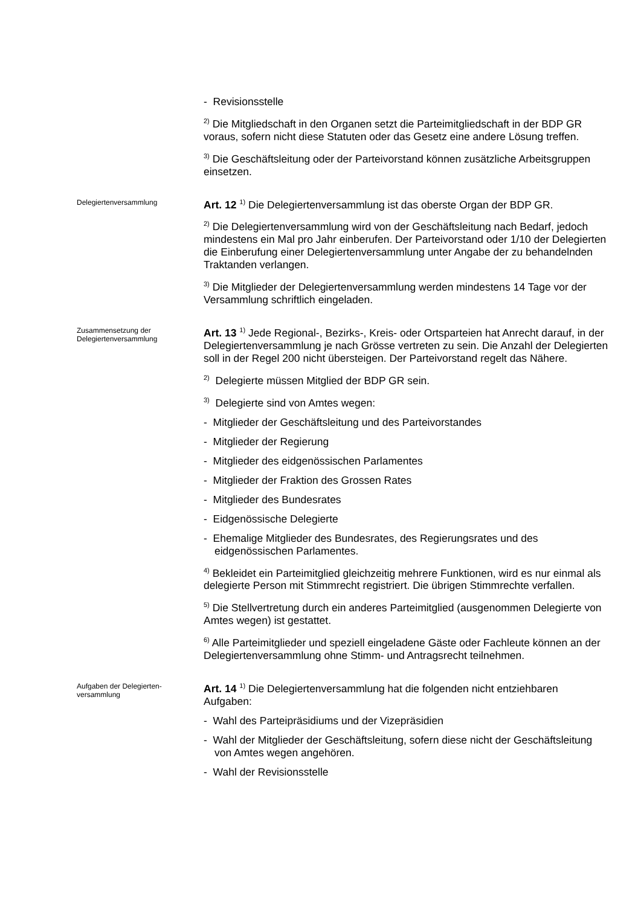- Revisionsstelle
<sup>2)</sup> Die Mitgliedschaft in den Organen setzt die Parteimitgliedschaft in der BDP GR voraus, sofern nicht diese Statuten oder das Gesetz eine andere Lösung treffen.
<sup>3)</sup> Die Geschäftsleitung oder der Parteivorstand können zusätzliche Arbeitsgruppen einsetzen.
Delegiertenversammlung
Art. 12 <sup>1)</sup> Die Delegiertenversammlung ist das oberste Organ der BDP GR.
<sup>2)</sup> Die Delegiertenversammlung wird von der Geschäftsleitung nach Bedarf, jedoch mindestens ein Mal pro Jahr einberufen. Der Parteivorstand oder 1/10 der Delegierten die Einberufung einer Delegiertenversammlung unter Angabe der zu behandelnden Traktanden verlangen.
<sup>3)</sup> Die Mitglieder der Delegiertenversammlung werden mindestens 14 Tage vor der Versammlung schriftlich eingeladen.
Zusammensetzung der
Delegiertenversammlung
Art. 13 <sup>1)</sup> Jede Regional-, Bezirks-, Kreis- oder Ortsparteien hat Anrecht darauf, in der Delegiertenversammlung je nach Grösse vertreten zu sein. Die Anzahl der Delegierten soll in der Regel 200 nicht übersteigen. Der Parteivorstand regelt das Nähere.
<sup>2)</sup> Delegierte müssen Mitglied der BDP GR sein.
<sup>3)</sup> Delegierte sind von Amtes wegen:
- Mitglieder der Geschäftsleitung und des Parteivorstandes
- Mitglieder der Regierung
- Mitglieder des eidgenössischen Parlamentes
- Mitglieder der Fraktion des Grossen Rates
- Mitglieder des Bundesrates
- Eidgenössische Delegierte
- Ehemalige Mitglieder des Bundesrates, des Regierungsrates und des eidgenössischen Parlamentes.
<sup>4)</sup> Bekleidet ein Parteimitglied gleichzeitig mehrere Funktionen, wird es nur einmal als delegierte Person mit Stimmrecht registriert. Die übrigen Stimmrechte verfallen.
<sup>5)</sup> Die Stellvertretung durch ein anderes Parteimitglied (ausgenommen Delegierte von Amtes wegen) ist gestattet.
<sup>6)</sup> Alle Parteimitglieder und speziell eingeladene Gäste oder Fachleute können an der Delegiertenversammlung ohne Stimm- und Antragsrecht teilnehmen.
Aufgaben der Delegierten-
versammlung
Art. 14 <sup>1)</sup> Die Delegiertenversammlung hat die folgenden nicht entziehbaren Aufgaben:
- Wahl des Parteipräsidiums und der Vizepräsidien
- Wahl der Mitglieder der Geschäftsleitung, sofern diese nicht der Geschäftsleitung von Amtes wegen angehören.
- Wahl der Revisionsstelle